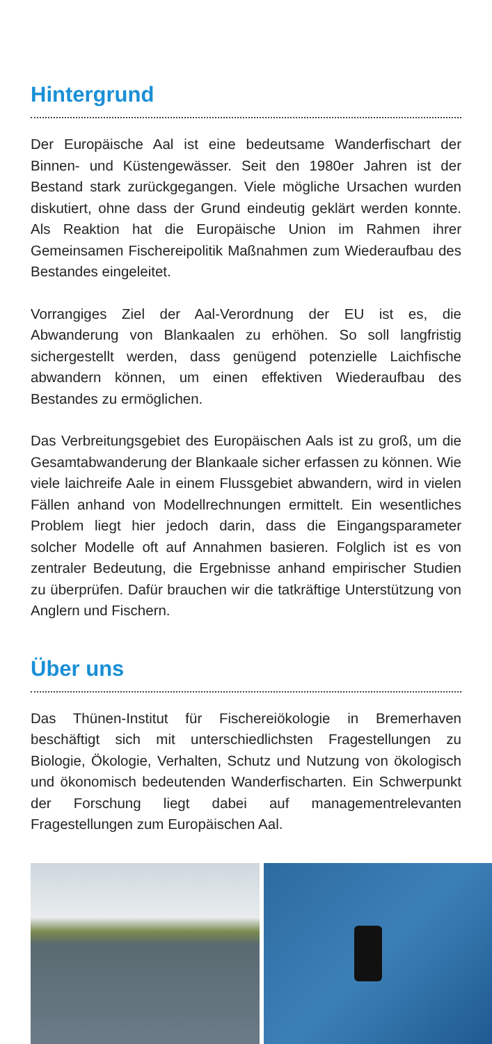Hintergrund
Der Europäische Aal ist eine bedeutsame Wanderfischart der Binnen- und Küstengewässer. Seit den 1980er Jahren ist der Bestand stark zurückgegangen. Viele mögliche Ursachen wurden diskutiert, ohne dass der Grund eindeutig geklärt werden konnte. Als Reaktion hat die Europäische Union im Rahmen ihrer Gemeinsamen Fischereipolitik Maßnahmen zum Wiederaufbau des Bestandes eingeleitet.
Vorrangiges Ziel der Aal-Verordnung der EU ist es, die Abwanderung von Blankaalen zu erhöhen. So soll langfristig sichergestellt werden, dass genügend potenzielle Laichfische abwandern können, um einen effektiven Wiederaufbau des Bestandes zu ermöglichen.
Das Verbreitungsgebiet des Europäischen Aals ist zu groß, um die Gesamtabwanderung der Blankaale sicher erfassen zu können. Wie viele laichreife Aale in einem Flussgebiet abwandern, wird in vielen Fällen anhand von Modellrechnungen ermittelt. Ein wesentliches Problem liegt hier jedoch darin, dass die Eingangsparameter solcher Modelle oft auf Annahmen basieren. Folglich ist es von zentraler Bedeutung, die Ergebnisse anhand empirischer Studien zu überprüfen. Dafür brauchen wir die tatkräftige Unterstützung von Anglern und Fischern.
Über uns
Das Thünen-Institut für Fischereiökologie in Bremerhaven beschäftigt sich mit unterschiedlichsten Fragestellungen zu Biologie, Ökologie, Verhalten, Schutz und Nutzung von ökologisch und ökonomisch bedeutenden Wanderfischarten. Ein Schwerpunkt der Forschung liegt dabei auf managementrelevanten Fragestellungen zum Europäischen Aal.